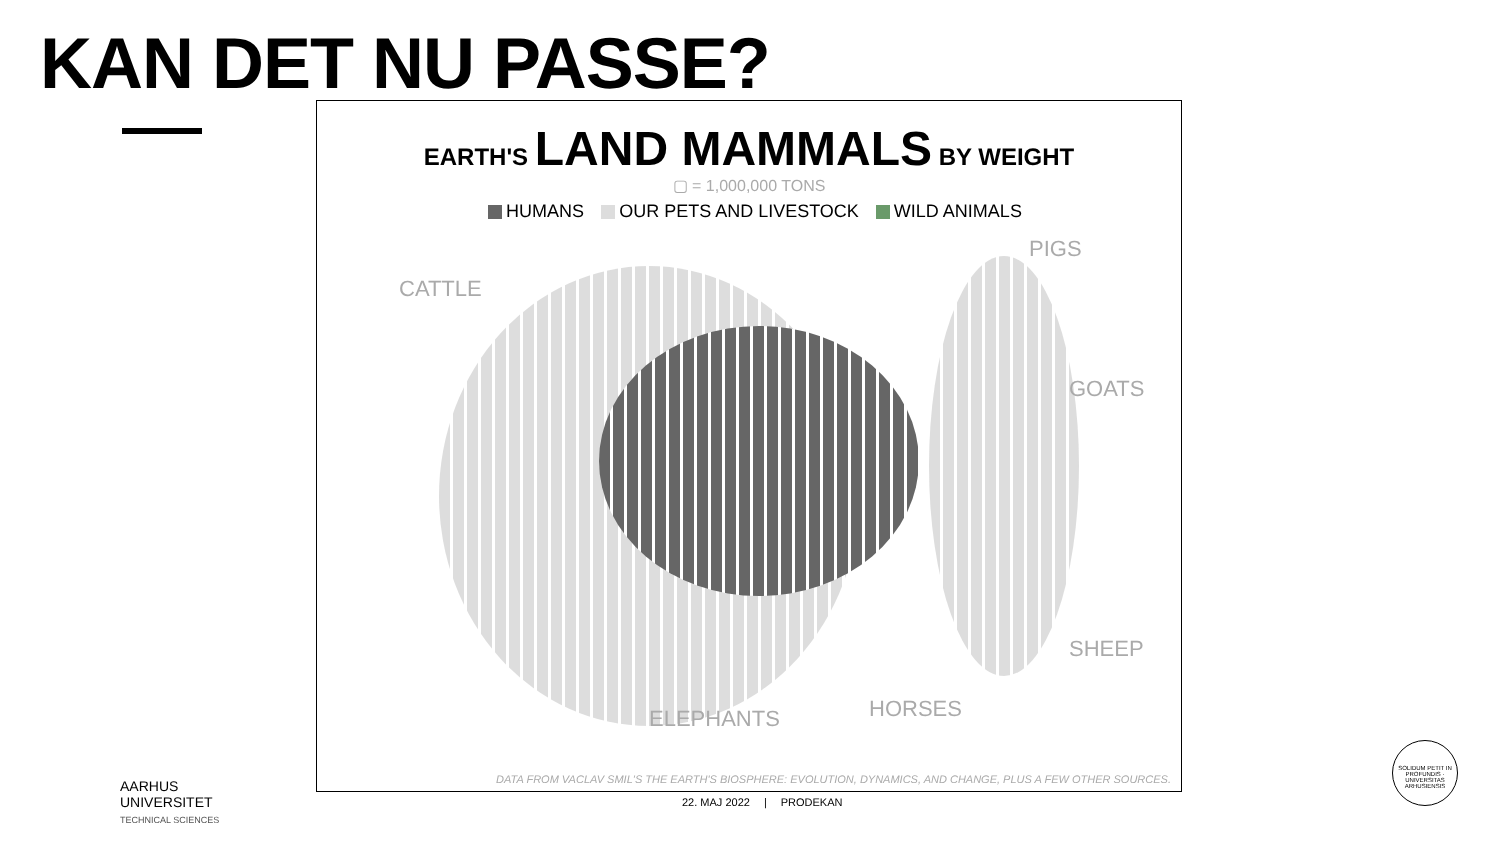KAN DET NU PASSE?
EARTH'S LAND MAMMALS BY WEIGHT
▢ = 1,000,000 TONS
HUMANS OUR PETS AND LIVESTOCK WILD ANIMALS
CATTLE
PIGS
GOATS
SHEEP
HORSES
ELEPHANTS
DATA FROM VACLAV SMIL'S THE EARTH'S BIOSPHERE: EVOLUTION, DYNAMICS, AND CHANGE, PLUS A FEW OTHER SOURCES.
22. MAJ 2022 | PRODEKAN
AARHUS
UNIVERSITET
TECHNICAL SCIENCES
SOLIDUM PETIT IN PROFUNDIS · UNIVERSITAS ARHUSIENSIS